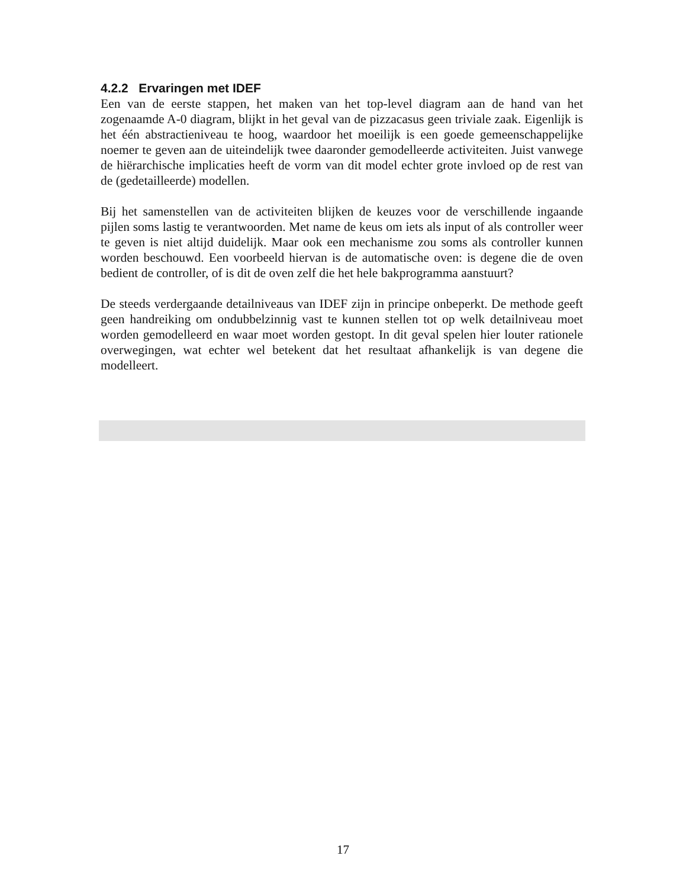4.2.2 Ervaringen met IDEF
Een van de eerste stappen, het maken van het top-level diagram aan de hand van het zogenaamde A-0 diagram, blijkt in het geval van de pizzacasus geen triviale zaak. Eigenlijk is het één abstractieniveau te hoog, waardoor het moeilijk is een goede gemeenschappelijke noemer te geven aan de uiteindelijk twee daaronder gemodelleerde activiteiten. Juist vanwege de hiërarchische implicaties heeft de vorm van dit model echter grote invloed op de rest van de (gedetailleerde) modellen.
Bij het samenstellen van de activiteiten blijken de keuzes voor de verschillende ingaande pijlen soms lastig te verantwoorden. Met name de keus om iets als input of als controller weer te geven is niet altijd duidelijk. Maar ook een mechanisme zou soms als controller kunnen worden beschouwd. Een voorbeeld hiervan is de automatische oven: is degene die de oven bedient de controller, of is dit de oven zelf die het hele bakprogramma aanstuurt?
De steeds verdergaande detailniveaus van IDEF zijn in principe onbeperkt. De methode geeft geen handreiking om ondubbelzinnig vast te kunnen stellen tot op welk detailniveau moet worden gemodelleerd en waar moet worden gestopt. In dit geval spelen hier louter rationele overwegingen, wat echter wel betekent dat het resultaat afhankelijk is van degene die modelleert.
17